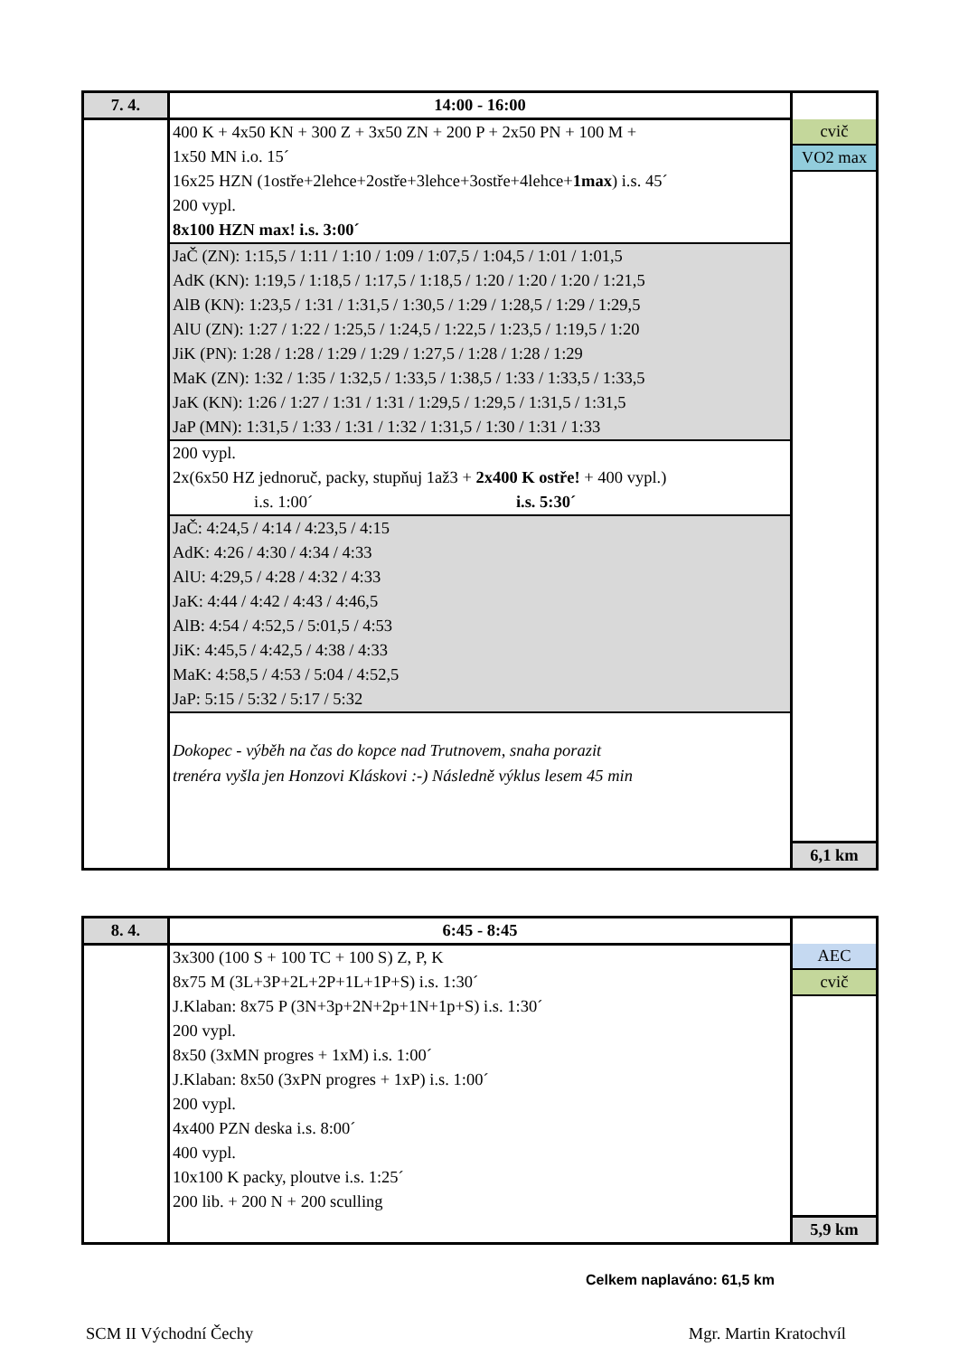| 7. 4. | 14:00 - 16:00 | |
| --- | --- | --- |
| | 400 K + 4x50 KN + 300 Z + 3x50 ZN + 200 P + 2x50 PN + 100 M + 1x50 MN i.o. 15´ 16x25 HZN (1ostře+2lehce+2ostře+3lehce+3ostře+4lehce+ 1max ) i.s. 45´ 200 vypl. 8x100 HZN max! i.s. 3:00´ JaČ (ZN): 1:15,5 / 1:11 / 1:10 / 1:09 / 1:07,5 / 1:04,5 / 1:01 / 1:01,5 AdK (KN): 1:19,5 / 1:18,5 / 1:17,5 / 1:18,5 / 1:20 / 1:20 / 1:20 / 1:21,5 AlB (KN): 1:23,5 / 1:31 / 1:31,5 / 1:30,5 / 1:29 / 1:28,5 / 1:29 / 1:29,5 AlU (ZN): 1:27 / 1:22 / 1:25,5 / 1:24,5 / 1:22,5 / 1:23,5 / 1:19,5 / 1:20 JiK (PN): 1:28 / 1:28 / 1:29 / 1:29 / 1:27,5 / 1:28 / 1:28 / 1:29 MaK (ZN): 1:32 / 1:35 / 1:32,5 / 1:33,5 / 1:38,5 / 1:33 / 1:33,5 / 1:33,5 JaK (KN): 1:26 / 1:27 / 1:31 / 1:31 / 1:29,5 / 1:29,5 / 1:31,5 / 1:31,5 JaP (MN): 1:31,5 / 1:33 / 1:31 / 1:32 / 1:31,5 / 1:30 / 1:31 / 1:33 200 vypl. 2x(6x50 HZ jednoruč, packy, stupňuj 1až3 + 2x400 K ostře! + 400 vypl.) i.s. 1:00´ i.s. 5:30´ JaČ: 4:24,5 / 4:14 / 4:23,5 / 4:15 AdK: 4:26 / 4:30 / 4:34 / 4:33 AlU: 4:29,5 / 4:28 / 4:32 / 4:33 JaK: 4:44 / 4:42 / 4:43 / 4:46,5 AlB: 4:54 / 4:52,5 / 5:01,5 / 4:53 JiK: 4:45,5 / 4:42,5 / 4:38 / 4:33 MaK: 4:58,5 / 4:53 / 5:04 / 4:52,5 JaP: 5:15 / 5:32 / 5:17 / 5:32 Dokopec - výběh na čas do kopce nad Trutnovem, snaha porazit trenéra vyšla jen Honzovi Kláskovi :-) Následně výklus lesem 45 min | cvič VO2 max 6,1 km |
| 8. 4. | 6:45 - 8:45 | |
| --- | --- | --- |
| | 3x300 (100 S + 100 TC + 100 S) Z, P, K 8x75 M (3L+3P+2L+2P+1L+1P+S) i.s. 1:30´ J.Klaban: 8x75 P (3N+3p+2N+2p+1N+1p+S) i.s. 1:30´ 200 vypl. 8x50 (3xMN progres + 1xM) i.s. 1:00´ J.Klaban: 8x50 (3xPN progres + 1xP) i.s. 1:00´ 200 vypl. 4x400 PZN deska i.s. 8:00´ 400 vypl. 10x100 K packy, ploutve i.s. 1:25´ 200 lib. + 200 N + 200 sculling | AEC cvič 5,9 km |
Celkem naplaváno: 61,5 km
SCM II Východní Čechy Mgr. Martin Kratochvíl